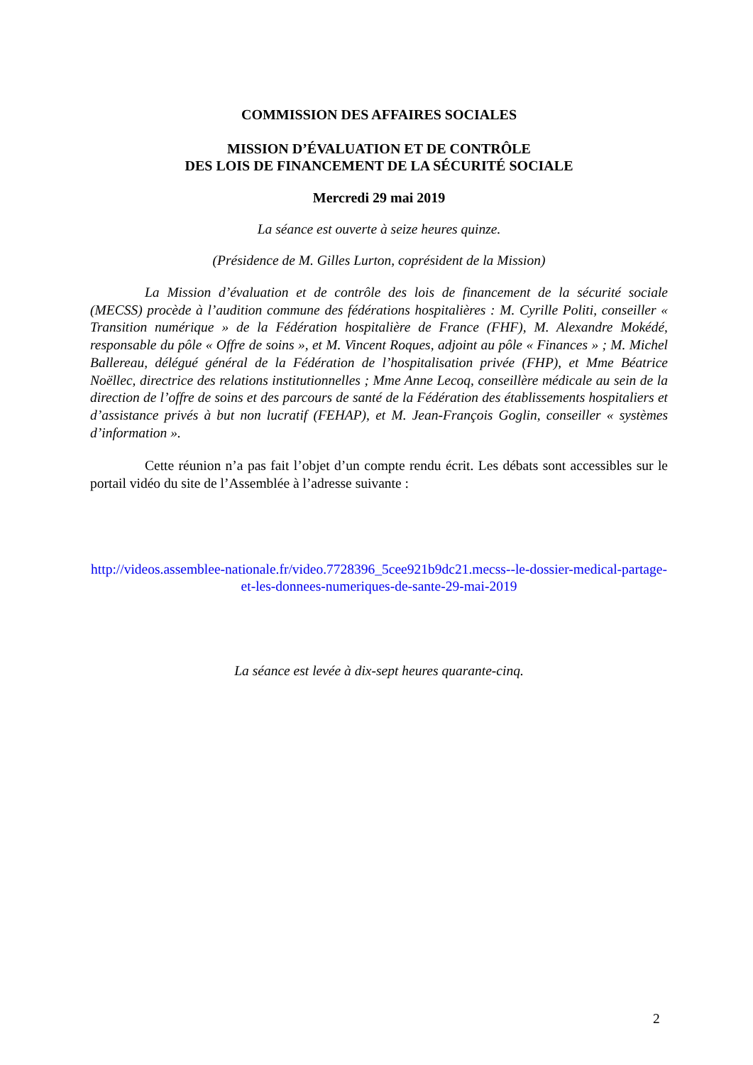COMMISSION DES AFFAIRES SOCIALES
MISSION D’ÉVALUATION ET DE CONTRÔLE
DES LOIS DE FINANCEMENT DE LA SÉCURITÉ SOCIALE
Mercredi 29 mai 2019
La séance est ouverte à seize heures quinze.
(Présidence de M. Gilles Lurton, coprésident de la Mission)
La Mission d’évaluation et de contrôle des lois de financement de la sécurité sociale (MECSS) procède à l’audition commune des fédérations hospitalières : M. Cyrille Politi, conseiller « Transition numérique » de la Fédération hospitalière de France (FHF), M. Alexandre Mokédé, responsable du pôle « Offre de soins », et M. Vincent Roques, adjoint au pôle « Finances » ; M. Michel Ballereau, délégué général de la Fédération de l’hospitalisation privée (FHP), et Mme Béatrice Noëllec, directrice des relations institutionnelles ; Mme Anne Lecoq, conseillère médicale au sein de la direction de l’offre de soins et des parcours de santé de la Fédération des établissements hospitaliers et d’assistance privés à but non lucratif (FEHAP), et M. Jean-François Goglin, conseiller « systèmes d’information ».
Cette réunion n’a pas fait l’objet d’un compte rendu écrit. Les débats sont accessibles sur le portail vidéo du site de l’Assemblée à l’adresse suivante :
http://videos.assemblee-nationale.fr/video.7728396_5cee921b9dc21.mecss--le-dossier-medical-partage-et-les-donnees-numeriques-de-sante-29-mai-2019
La séance est levée à dix-sept heures quarante-cinq.
2